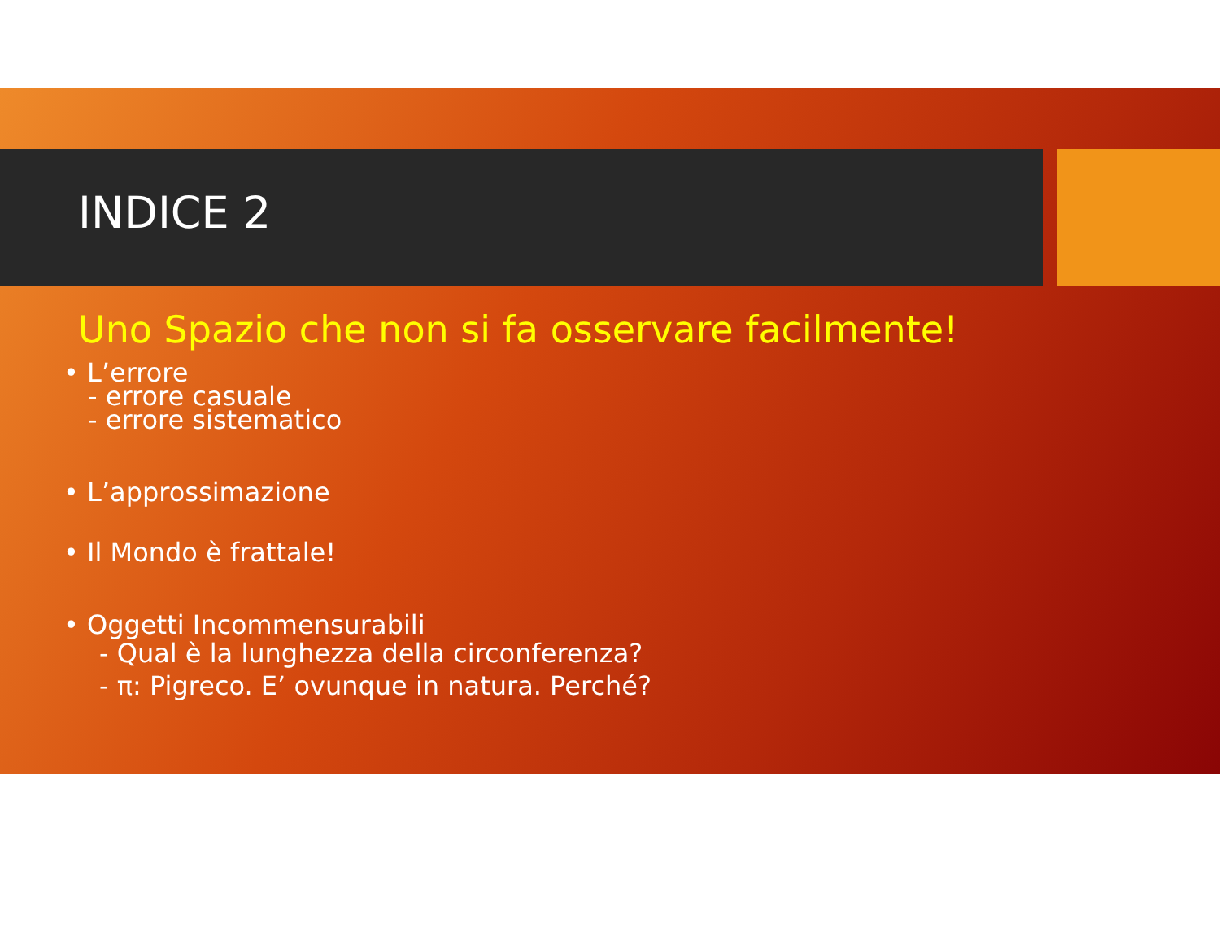INDICE 2
Uno Spazio che non si fa osservare facilmente!
• L’errore
- errore casuale
- errore sistematico
• L’approssimazione
• Il Mondo è frattale!
• Oggetti Incommensurabili
- Qual è la lunghezza della circonferenza?
- π: Pigreco. E’ ovunque in natura. Perché?